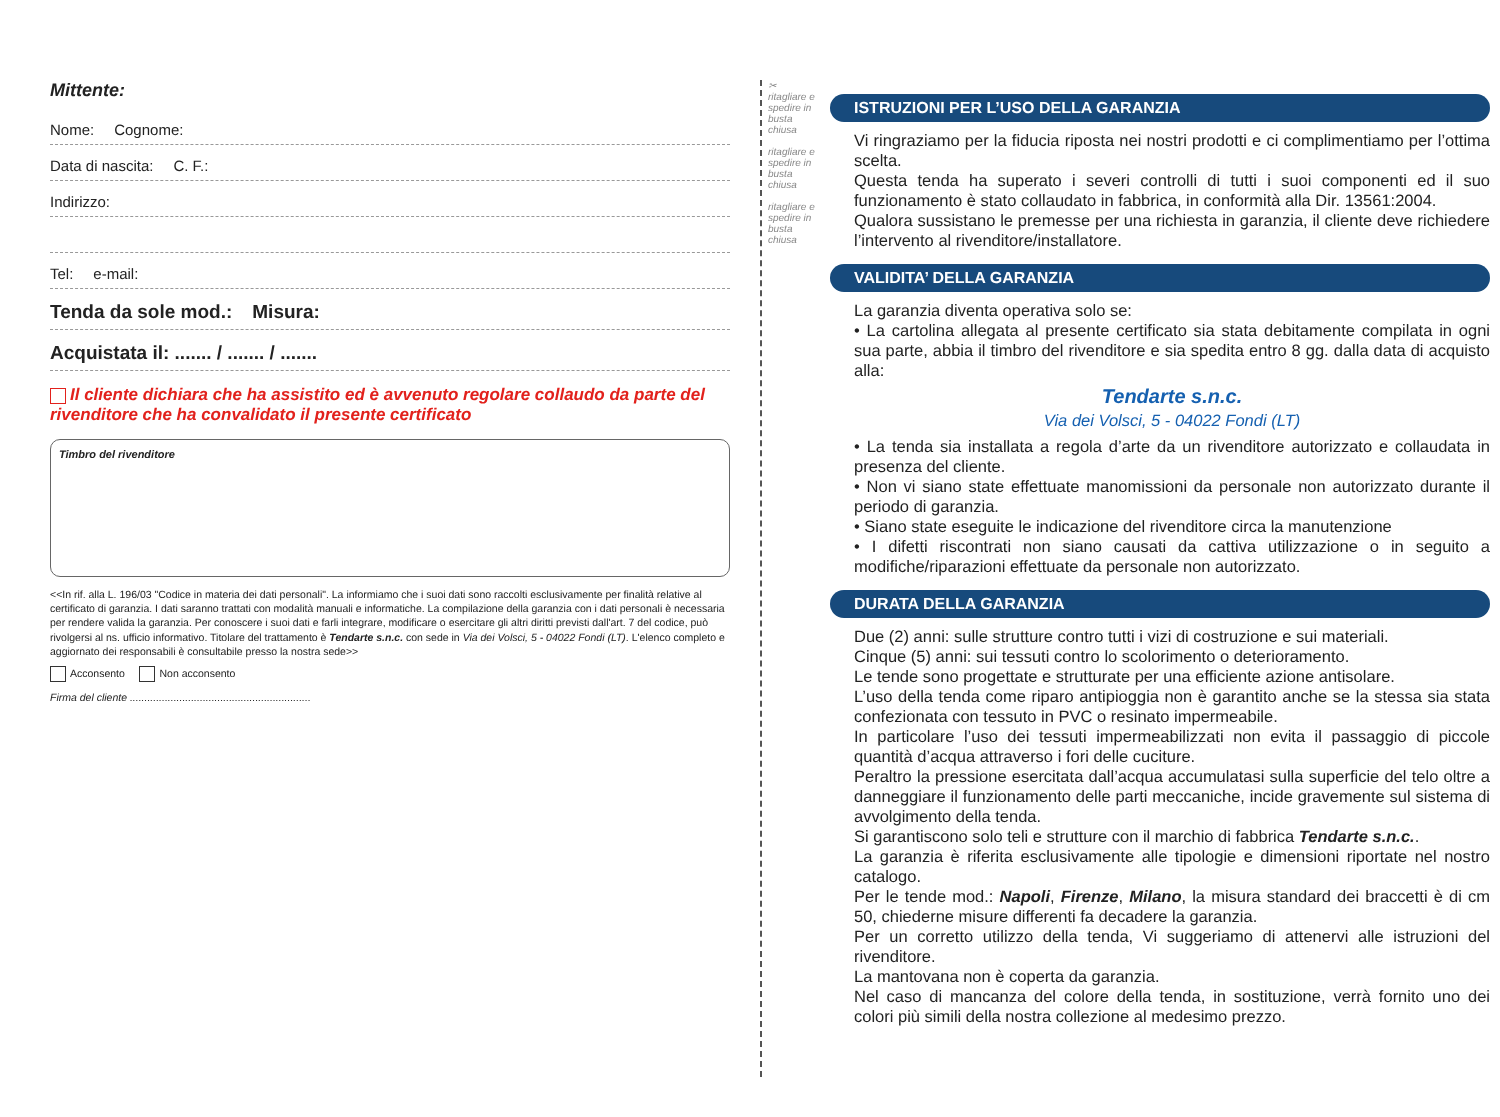Mittente:
Nome: Cognome:
Data di nascita: C. F.:
Indirizzo:
Tel: e-mail:
Tenda da sole mod.: Misura:
Acquistata il: ....... / ....... / .......
Il cliente dichiara che ha assistito ed è avvenuto regolare collaudo da parte del rivenditore che ha convalidato il presente certificato
Timbro del rivenditore
<<In rif. alla L. 196/03 "Codice in materia dei dati personali". La informiamo che i suoi dati sono raccolti esclusivamente per finalità relative al certificato di garanzia. I dati saranno trattati con modalità manuali e informatiche. La compilazione della garanzia con i dati personali è necessaria per rendere valida la garanzia. Per conoscere i suoi dati e farli integrare, modificare o esercitare gli altri diritti previsti dall'art. 7 del codice, può rivolgersi al ns. ufficio informativo. Titolare del trattamento è Tendarte s.n.c. con sede in Via dei Volsci, 5 - 04022 Fondi (LT). L'elenco completo e aggiornato dei responsabili è consultabile presso la nostra sede>>
Acconsento Non acconsento
Firma del cliente ..............................................................
✂
ritagliare e spedire in busta chiusa
ritagliare e spedire in busta chiusa
ritagliare e spedire in busta chiusa
ISTRUZIONI PER L’USO DELLA GARANZIA
Vi ringraziamo per la fiducia riposta nei nostri prodotti e ci complimentiamo per l’ottima scelta.
Questa tenda ha superato i severi controlli di tutti i suoi componenti ed il suo funzionamento è stato collaudato in fabbrica, in conformità alla Dir. 13561:2004.
Qualora sussistano le premesse per una richiesta in garanzia, il cliente deve richiedere l’intervento al rivenditore/installatore.
VALIDITA’ DELLA GARANZIA
La garanzia diventa operativa solo se:
• La cartolina allegata al presente certificato sia stata debitamente compilata in ogni sua parte, abbia il timbro del rivenditore e sia spedita entro 8 gg. dalla data di acquisto alla:
Tendarte s.n.c.
Via dei Volsci, 5 - 04022 Fondi (LT)
• La tenda sia installata a regola d’arte da un rivenditore autorizzato e collaudata in presenza del cliente.
• Non vi siano state effettuate manomissioni da personale non autorizzato durante il periodo di garanzia.
• Siano state eseguite le indicazione del rivenditore circa la manutenzione
• I difetti riscontrati non siano causati da cattiva utilizzazione o in seguito a modifiche/riparazioni effettuate da personale non autorizzato.
DURATA DELLA GARANZIA
Due (2) anni: sulle strutture contro tutti i vizi di costruzione e sui materiali.
Cinque (5) anni: sui tessuti contro lo scolorimento o deterioramento.
Le tende sono progettate e strutturate per una efficiente azione antisolare.
L’uso della tenda come riparo antipioggia non è garantito anche se la stessa sia stata confezionata con tessuto in PVC o resinato impermeabile.
In particolare l’uso dei tessuti impermeabilizzati non evita il passaggio di piccole quantità d’acqua attraverso i fori delle cuciture.
Peraltro la pressione esercitata dall’acqua accumulatasi sulla superficie del telo oltre a danneggiare il funzionamento delle parti meccaniche, incide gravemente sul sistema di avvolgimento della tenda.
Si garantiscono solo teli e strutture con il marchio di fabbrica Tendarte s.n.c..
La garanzia è riferita esclusivamente alle tipologie e dimensioni riportate nel nostro catalogo.
Per le tende mod.: Napoli, Firenze, Milano, la misura standard dei braccetti è di cm 50, chiederne misure differenti fa decadere la garanzia.
Per un corretto utilizzo della tenda, Vi suggeriamo di attenervi alle istruzioni del rivenditore.
La mantovana non è coperta da garanzia.
Nel caso di mancanza del colore della tenda, in sostituzione, verrà fornito uno dei colori più simili della nostra collezione al medesimo prezzo.